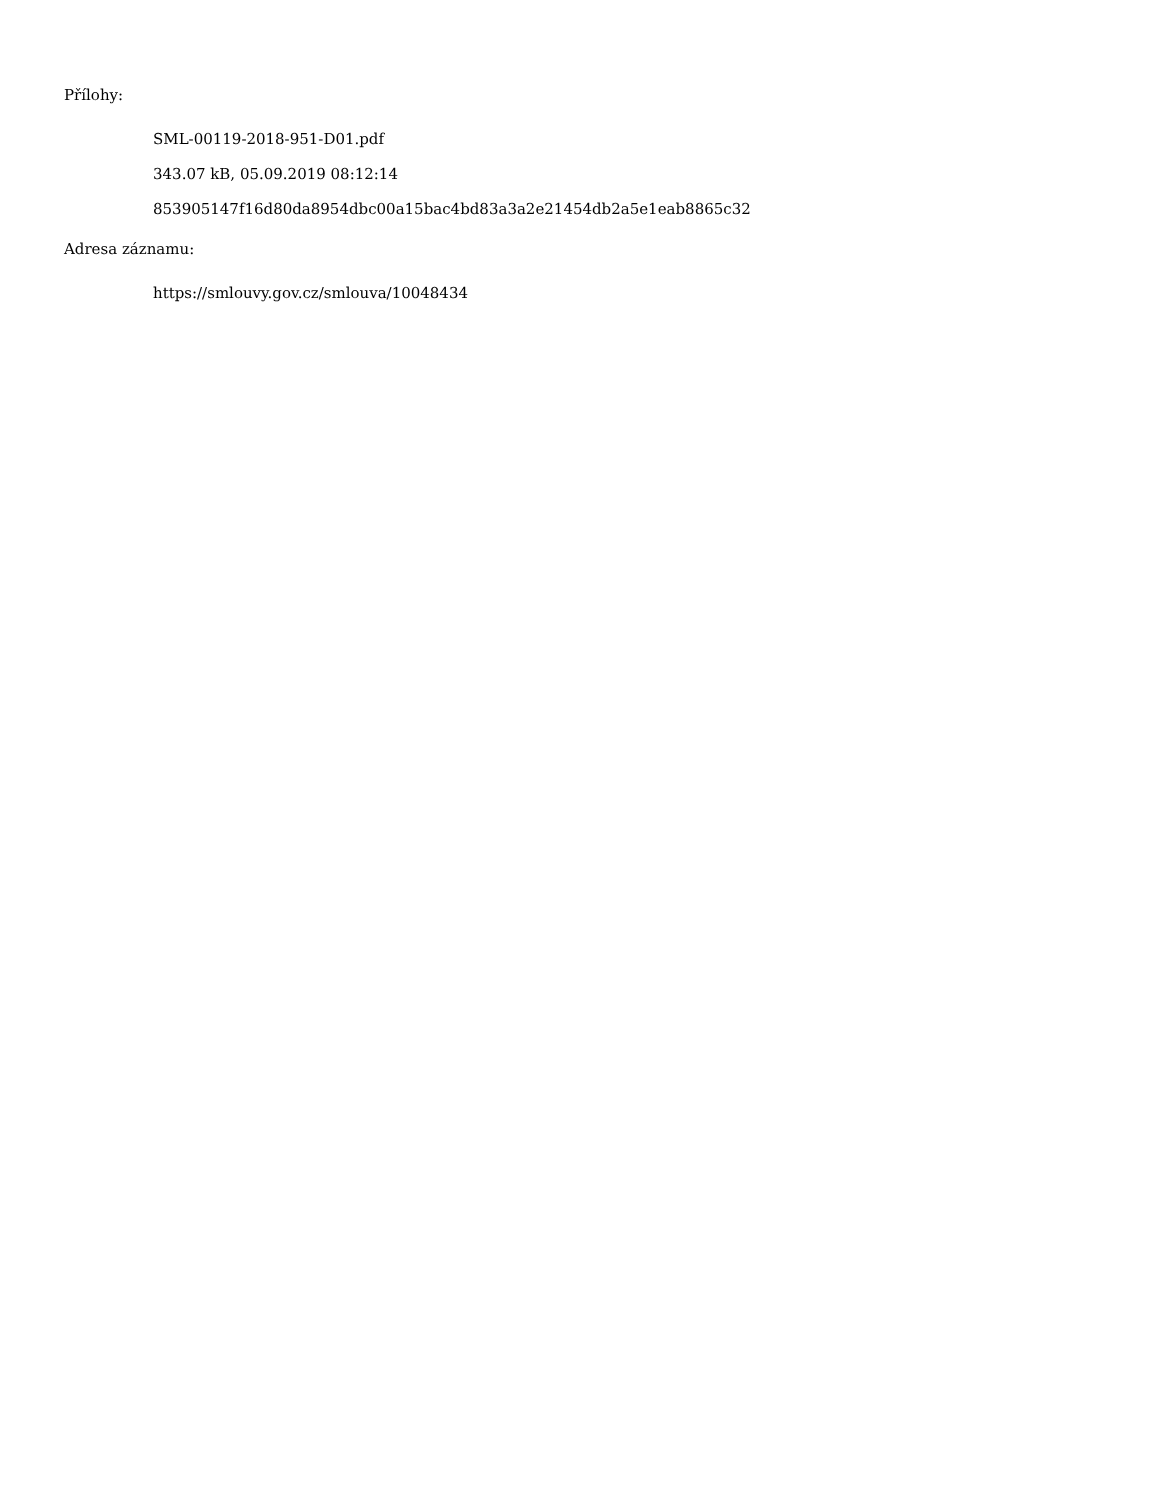Přílohy:
SML-00119-2018-951-D01.pdf
343.07 kB, 05.09.2019 08:12:14
853905147f16d80da8954dbc00a15bac4bd83a3a2e21454db2a5e1eab8865c32
Adresa záznamu:
https://smlouvy.gov.cz/smlouva/10048434